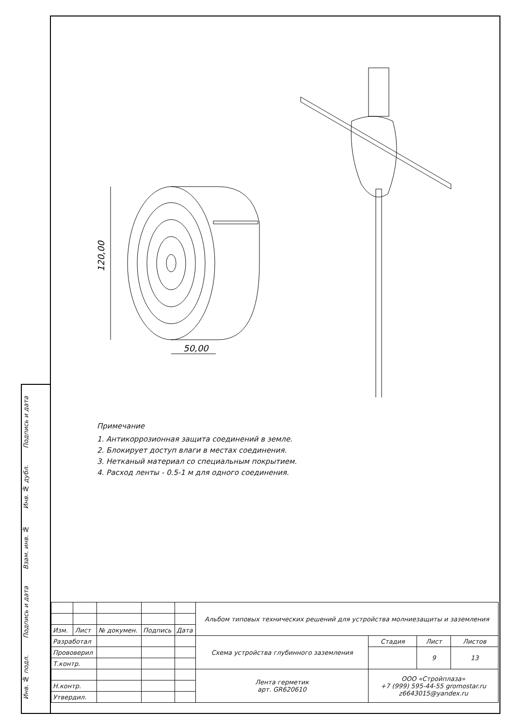120,00
50,00
Примечание
1. Антикоррозионная защита соединений в земле.
2. Блокирует доступ влаги в местах соединения.
3. Нетканый материал со специальным покрытием.
4. Расход ленты - 0.5-1 м для одного соединения.
| | | | | | Альбом типовых технических решений для устройства молниезащиты и заземления | | | |
| Изм. | Лист | № докумен. | Подпись | Дата | | | | |
| Разработал | | | | | Схема устройства глубинного заземления | Стадия | Лист | Листов |
| Прововерил | | | | | | | 9 | 13 |
| Т.контр. | | | | | | | | |
| | | | | | Лента герметик арт. GR620610 | ООО «Стройплаза» +7 (999) 595-44-55 gromostar.ru z6643015@yandex.ru | | |
| Н.контр. | | | | | | | | |
| Утвердил. | | | | | | | | |
Инв. № подл. Подпись и дата Взам. инв. № Инв. № дубл. Подпись и дата